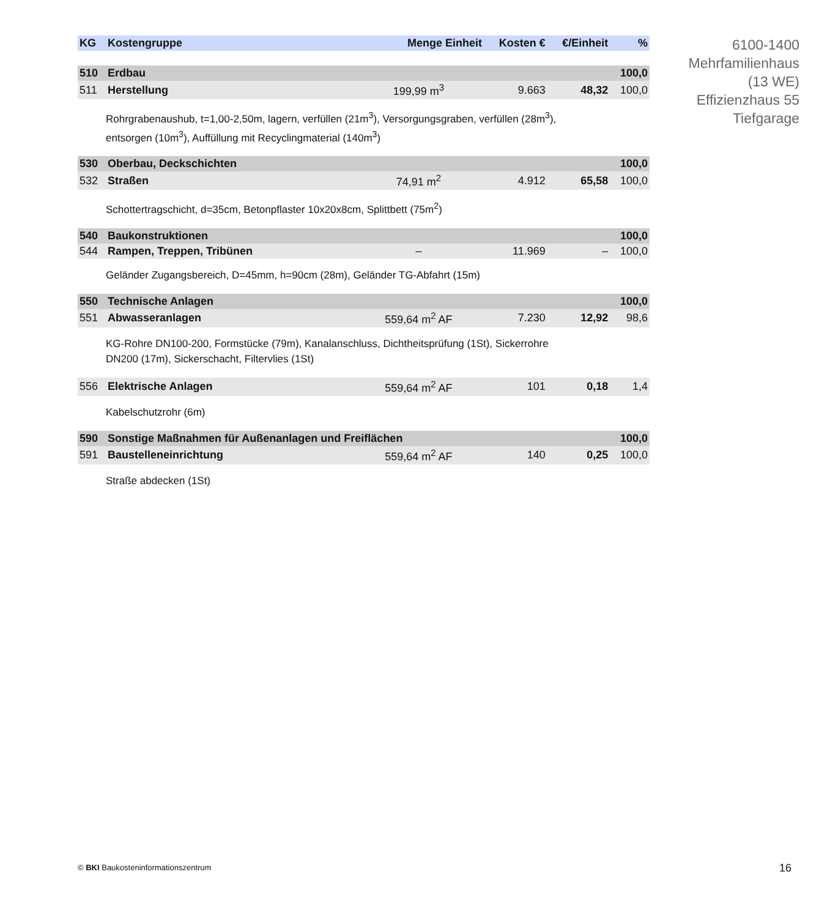| KG | Kostengruppe | Menge Einheit | Kosten € | €/Einheit | % |
| --- | --- | --- | --- | --- | --- |
| 510 | Erdbau | | | | 100,0 |
| 511 | Herstellung | 199,99 m<sup>3</sup> | 9.663 | 48,32 | 100,0 |
| Rohrgrabenaushub, t=1,00-2,50m, lagern, verfüllen (21m<sup>3</sup>), Versorgungsgraben, verfüllen (28m<sup>3</sup>), entsorgen (10m<sup>3</sup>), Auffüllung mit Recyclingmaterial (140m<sup>3</sup>) | | | | | |
| 530 | Oberbau, Deckschichten | | | | 100,0 |
| 532 | Straßen | 74,91 m<sup>2</sup> | 4.912 | 65,58 | 100,0 |
| Schottertragschicht, d=35cm, Betonpflaster 10x20x8cm, Splittbett (75m<sup>2</sup>) | | | | | |
| 540 | Baukonstruktionen | | | | 100,0 |
| 544 | Rampen, Treppen, Tribünen | – | 11.969 | – | 100,0 |
| Geländer Zugangsbereich, D=45mm, h=90cm (28m), Geländer TG-Abfahrt (15m) | | | | | |
| 550 | Technische Anlagen | | | | 100,0 |
| 551 | Abwasseranlagen | 559,64 m<sup>2</sup> AF | 7.230 | 12,92 | 98,6 |
| KG-Rohre DN100-200, Formstücke (79m), Kanalanschluss, Dichtheitsprüfung (1St), Sickerrohre DN200 (17m), Sickerschacht, Filtervlies (1St) | | | | | |
| 556 | Elektrische Anlagen | 559,64 m<sup>2</sup> AF | 101 | 0,18 | 1,4 |
| Kabelschutzrohr (6m) | | | | | |
| 590 | Sonstige Maßnahmen für Außenanlagen und Freiflächen | | | | 100,0 |
| 591 | Baustelleneinrichtung | 559,64 m<sup>2</sup> AF | 140 | 0,25 | 100,0 |
| Straße abdecken (1St) | | | | | |
6100-1400
Mehrfamilienhaus
(13 WE)
Effizienzhaus 55
Tiefgarage
© BKI Baukosteninformationszentrum
16